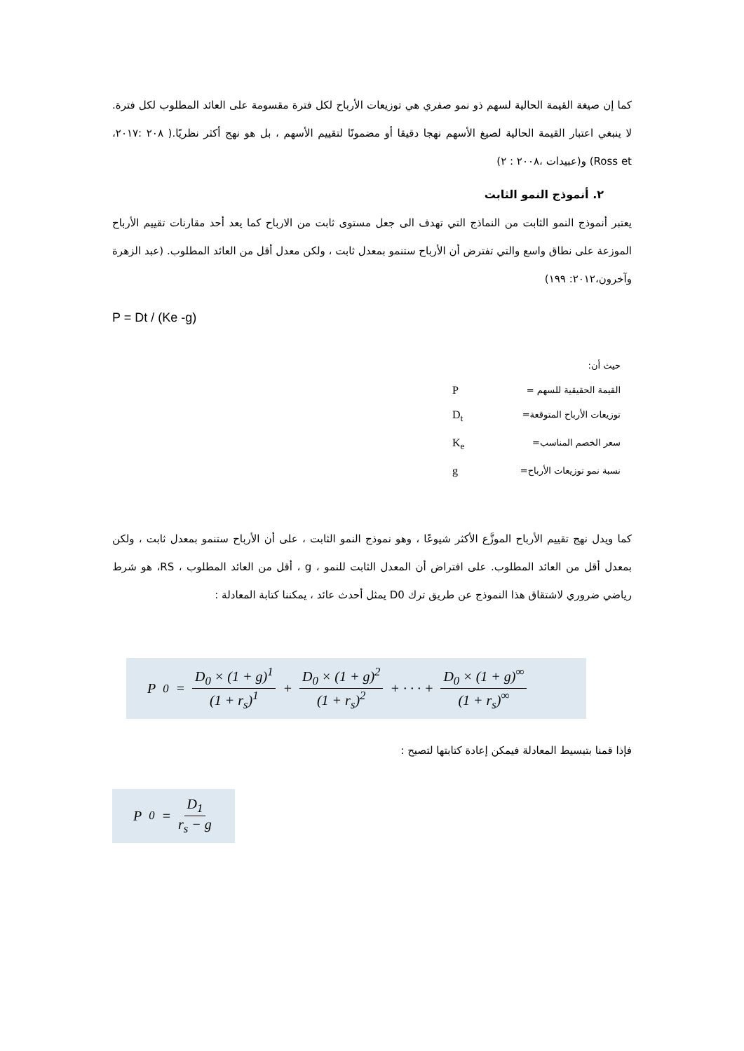كما إن صيغة القيمة الحالية لسهم ذو نمو صفري هي توزيعات الأرباح لكل فترة مقسومة على العائد المطلوب لكل فترة. لا ينبغي اعتبار القيمة الحالية لصيغ الأسهم نهجا دقيقا أو مضمونًا لتقييم الأسهم ، بل هو نهج أكثر نظريًا.( ٢٠٨ :٢٠١٧، Ross et) و(عبيدات ،٢٠٠٨ : ٢)
٢. أنموذج النمو الثابت
يعتبر أنموذج النمو الثابت من النماذج التي تهدف الى جعل مستوى ثابت من الارباح كما يعد أحد مقارنات تقييم الأرباح الموزعة على نطاق واسع والتي تفترض أن الأرباح ستنمو بمعدل ثابت ، ولكن معدل أقل من العائد المطلوب. (عبد الزهرة وآخرون،٢٠١٢: ١٩٩)
P = Dt / (Ke -g)
حيث أن:
القيمة الحقيقية للسهم = P
توزيعات الأرباح المتوقعة= D<sub>t</sub>
سعر الخصم المناسب= K<sub>e</sub>
نسبة نمو توزيعات الأرباح= g
كما ويدل نهج تقييم الأرباح الموزَّع الأكثر شيوعًا ، وهو نموذج النمو الثابت ، على أن الأرباح ستنمو بمعدل ثابت ، ولكن بمعدل أقل من العائد المطلوب. على افتراض أن المعدل الثابت للنمو ، g ، أقل من العائد المطلوب ، RS، هو شرط رياضي ضروري لاشتقاق هذا النموذج عن طريق ترك D0 يمثل أحدث عائد ، يمكننا كتابة المعادلة :
P<sub>0</sub> = D<sub>0</sub> × (1 + g)<sup>1</sup> (1 + r<sub>s</sub>)<sup>1</sup> + D<sub>0</sub> × (1 + g)<sup>2</sup> (1 + r<sub>s</sub>)<sup>2</sup> + · · · + D<sub>0</sub> × (1 + g)<sup>∞</sup> (1 + r<sub>s</sub>)<sup>∞</sup>
فإذا قمنا بتبسيط المعادلة فيمكن إعادة كتابتها لتصبح :
P<sub>0</sub> = D<sub>1</sub> r<sub>s</sub> − g